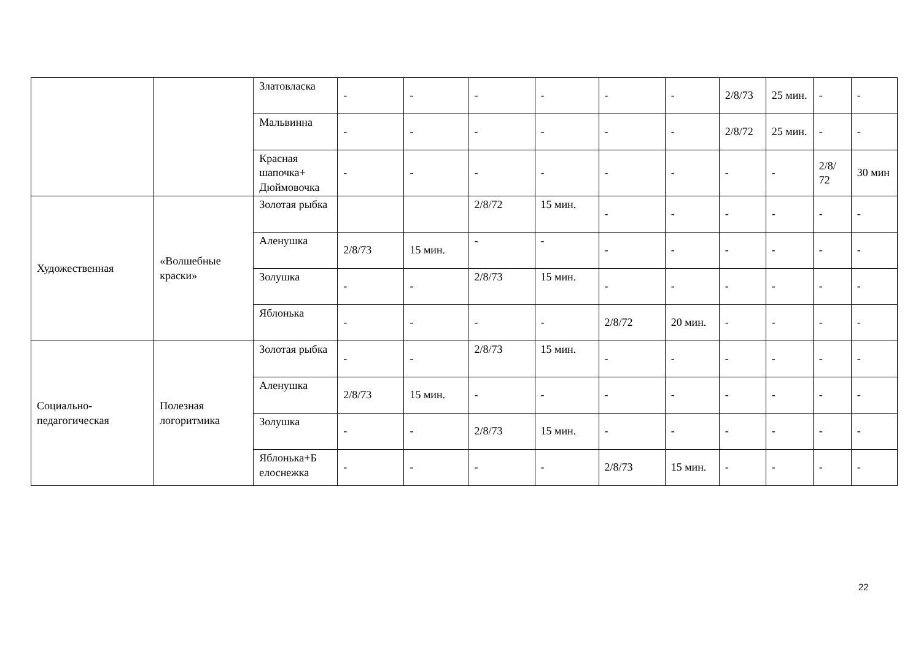| | | Златовласка | - | - | - | - | - | - | 2/8/73 | 25 мин. | - | - |
| | | Мальвинна | - | - | - | - | - | - | 2/8/72 | 25 мин. | - | - |
| | | Красная шапочка+ Дюймовочка | - | - | - | - | - | - | - | - | 2/8/ 72 | 30 мин |
| Художественная | «Волшебные краски» | Золотая рыбка | | | 2/8/72 | 15 мин. | - | - | - | - | - | - |
| | | Аленушка | 2/8/73 | 15 мин. | - | - | - | - | - | - | - | - |
| | | Золушка | - | - | 2/8/73 | 15 мин. | - | - | - | - | - | - |
| | | Яблонька | - | - | - | - | 2/8/72 | 20 мин. | - | - | - | - |
| Социально-педагогическая | Полезная логоритмика | Золотая рыбка | - | - | 2/8/73 | 15 мин. | - | - | - | - | - | - |
| | | Аленушка | 2/8/73 | 15 мин. | - | - | - | - | - | - | - | - |
| | | Золушка | - | - | 2/8/73 | 15 мин. | - | - | - | - | - | - |
| | | Яблонька+Б елоснежка | - | - | - | - | 2/8/73 | 15 мин. | - | - | - | - |
22